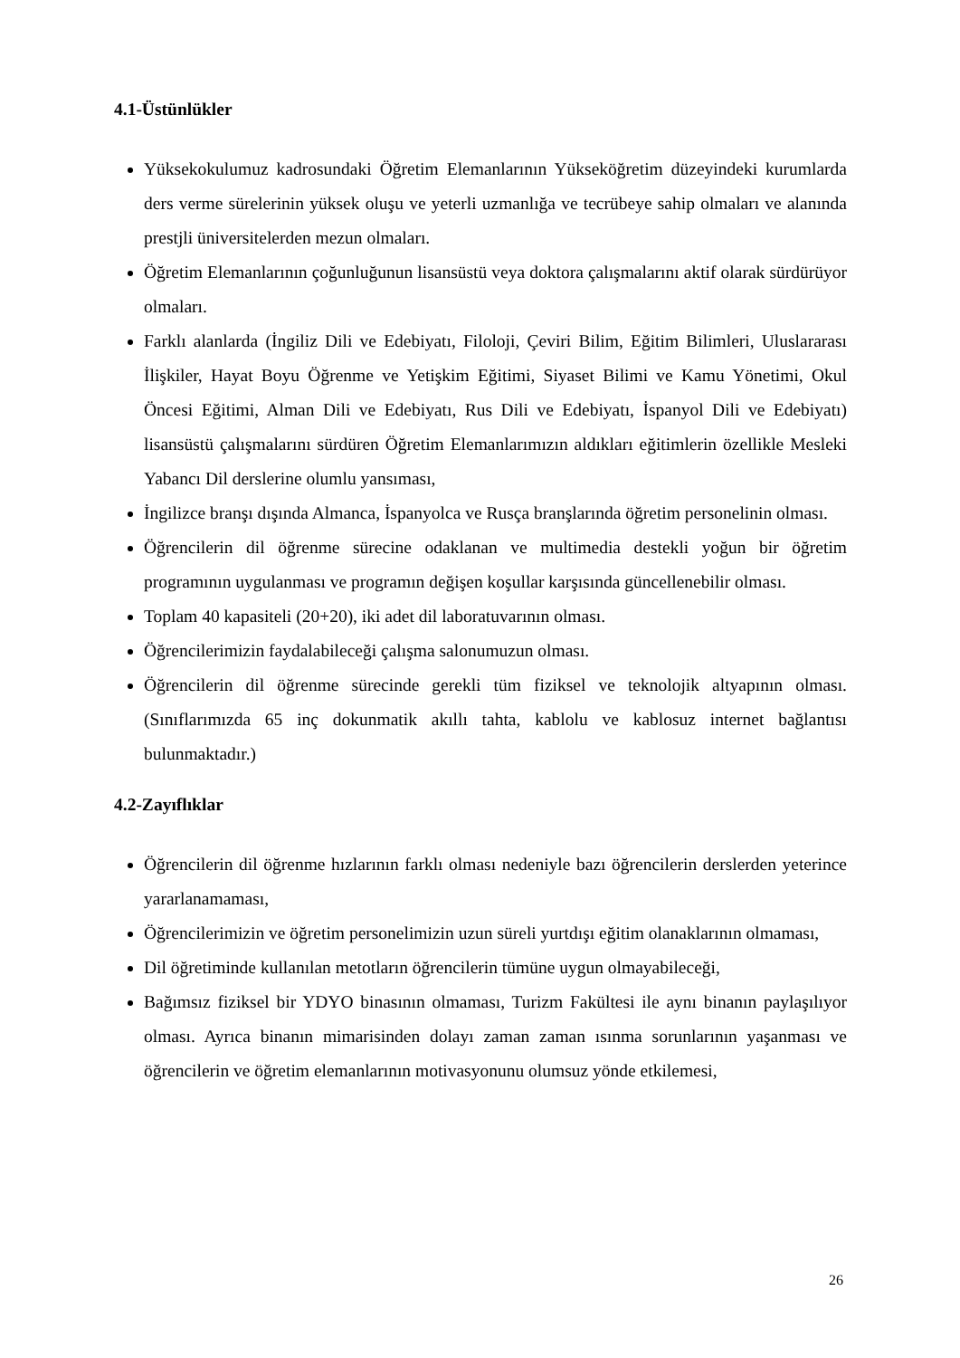4.1-Üstünlükler
Yüksekokulumuz kadrosundaki Öğretim Elemanlarının Yükseköğretim düzeyindeki kurumlarda ders verme sürelerinin yüksek oluşu ve yeterli uzmanlığa ve tecrübeye sahip olmaları ve alanında prestjli üniversitelerden mezun olmaları.
Öğretim Elemanlarının çoğunluğunun lisansüstü veya doktora çalışmalarını aktif olarak sürdürüyor olmaları.
Farklı alanlarda (İngiliz Dili ve Edebiyatı, Filoloji, Çeviri Bilim, Eğitim Bilimleri, Uluslararası İlişkiler, Hayat Boyu Öğrenme ve Yetişkim Eğitimi, Siyaset Bilimi ve Kamu Yönetimi, Okul Öncesi Eğitimi, Alman Dili ve Edebiyatı, Rus Dili ve Edebiyatı, İspanyol Dili ve Edebiyatı) lisansüstü çalışmalarını sürdüren Öğretim Elemanlarımızın aldıkları eğitimlerin özellikle Mesleki Yabancı Dil derslerine olumlu yansıması,
İngilizce branşı dışında Almanca, İspanyolca ve Rusça branşlarında öğretim personelinin olması.
Öğrencilerin dil öğrenme sürecine odaklanan ve multimedia destekli yoğun bir öğretim programının uygulanması ve programın değişen koşullar karşısında güncellenebilir olması.
Toplam 40 kapasiteli (20+20), iki adet dil laboratuvarının olması.
Öğrencilerimizin faydalabileceği çalışma salonumuzun olması.
Öğrencilerin dil öğrenme sürecinde gerekli tüm fiziksel ve teknolojik altyapının olması. (Sınıflarımızda 65 inç dokunmatik akıllı tahta, kablolu ve kablosuz internet bağlantısı bulunmaktadır.)
4.2-Zayıflıklar
Öğrencilerin dil öğrenme hızlarının farklı olması nedeniyle bazı öğrencilerin derslerden yeterince yararlanamaması,
Öğrencilerimizin ve öğretim personelimizin uzun süreli yurtdışı eğitim olanaklarının olmaması,
Dil öğretiminde kullanılan metotların öğrencilerin tümüne uygun olmayabileceği,
Bağımsız fiziksel bir YDYO binasının olmaması, Turizm Fakültesi ile aynı binanın paylaşılıyor olması. Ayrıca binanın mimarisinden dolayı zaman zaman ısınma sorunlarının yaşanması ve öğrencilerin ve öğretim elemanlarının motivasyonunu olumsuz yönde etkilemesi,
26